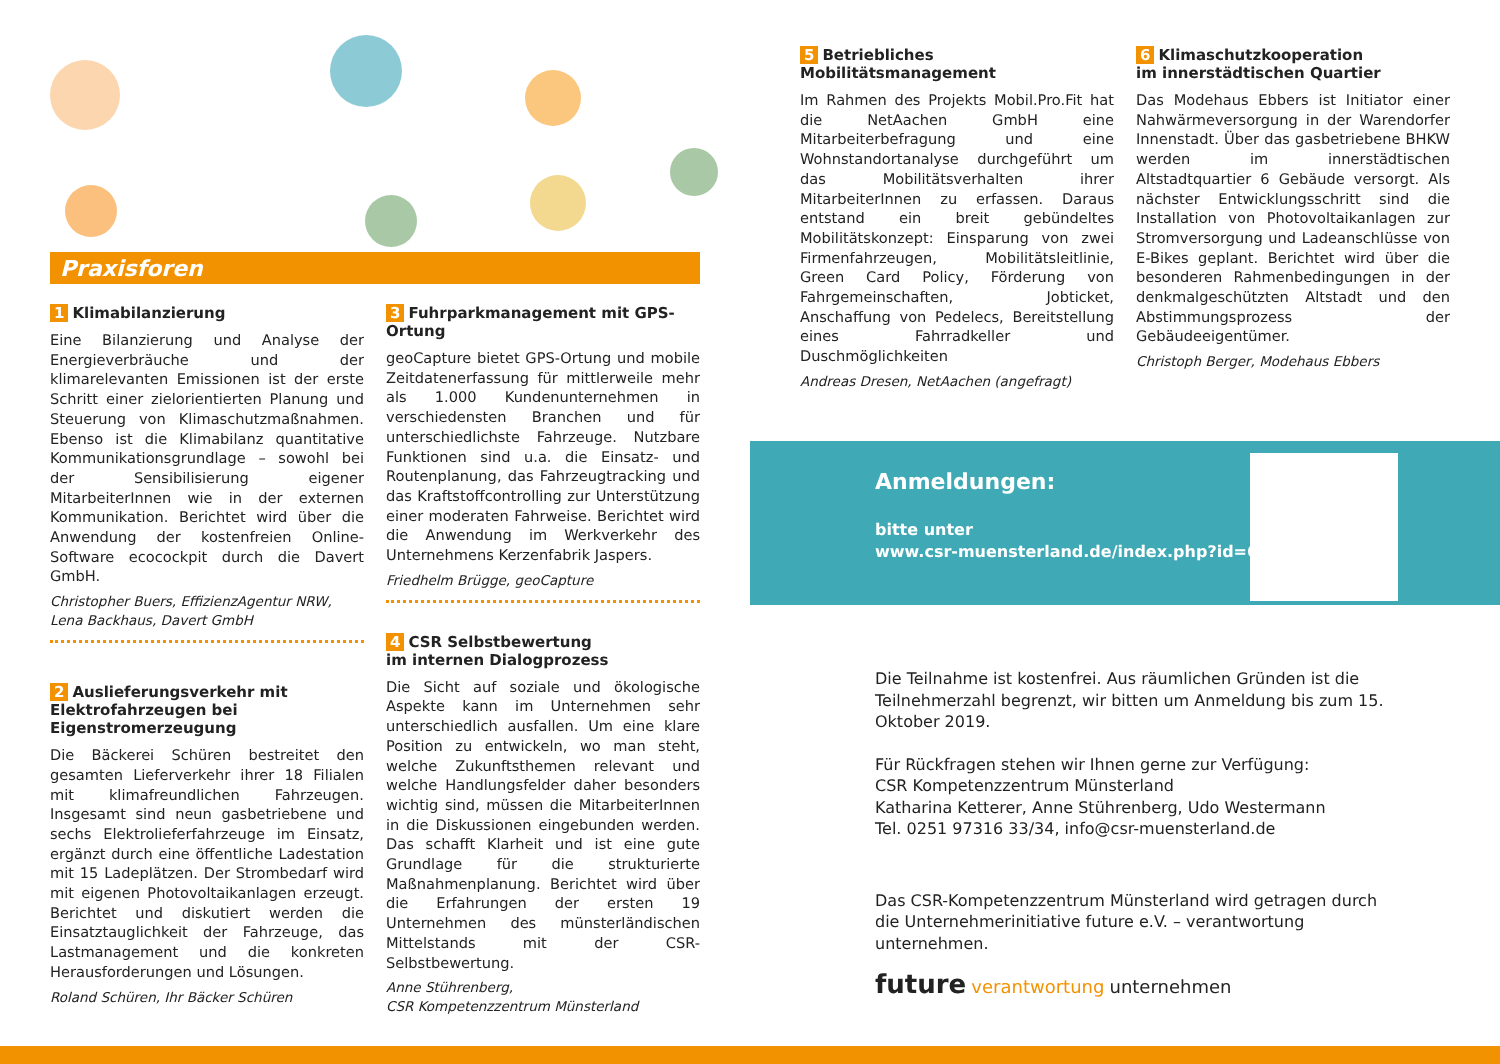Praxisforen
1 Klimabilanzierung
Eine Bilanzierung und Analyse der Energieverbräuche und der klimarelevanten Emissionen ist der erste Schritt einer zielorientierten Planung und Steuerung von Klimaschutzmaßnahmen. Ebenso ist die Klimabilanz quantitative Kommunikationsgrundlage – sowohl bei der Sensibilisierung eigener MitarbeiterInnen wie in der externen Kommunikation. Berichtet wird über die Anwendung der kostenfreien Online-Software ecocockpit durch die Davert GmbH.
Christopher Buers, EffizienzAgentur NRW,
Lena Backhaus, Davert GmbH
2 Auslieferungsverkehr mit Elektrofahrzeugen bei Eigenstromerzeugung
Die Bäckerei Schüren bestreitet den gesamten Lieferverkehr ihrer 18 Filialen mit klimafreundlichen Fahrzeugen. Insgesamt sind neun gasbetriebene und sechs Elektrolieferfahrzeuge im Einsatz, ergänzt durch eine öffentliche Ladestation mit 15 Ladeplätzen. Der Strombedarf wird mit eigenen Photovoltaikanlagen erzeugt. Berichtet und diskutiert werden die Einsatztauglichkeit der Fahrzeuge, das Lastmanagement und die konkreten Herausforderungen und Lösungen.
Roland Schüren, Ihr Bäcker Schüren
3 Fuhrparkmanagement mit GPS-Ortung
geoCapture bietet GPS-Ortung und mobile Zeitdatenerfassung für mittlerweile mehr als 1.000 Kundenunternehmen in verschiedensten Branchen und für unterschiedlichste Fahrzeuge. Nutzbare Funktionen sind u.a. die Einsatz- und Routenplanung, das Fahrzeugtracking und das Kraftstoffcontrolling zur Unterstützung einer moderaten Fahrweise. Berichtet wird die Anwendung im Werkverkehr des Unternehmens Kerzenfabrik Jaspers.
Friedhelm Brügge, geoCapture
4 CSR Selbstbewertung
im internen Dialogprozess
Die Sicht auf soziale und ökologische Aspekte kann im Unternehmen sehr unterschiedlich ausfallen. Um eine klare Position zu entwickeln, wo man steht, welche Zukunftsthemen relevant und welche Handlungsfelder daher besonders wichtig sind, müssen die MitarbeiterInnen in die Diskussionen eingebunden werden. Das schafft Klarheit und ist eine gute Grundlage für die strukturierte Maßnahmenplanung. Berichtet wird über die Erfahrungen der ersten 19 Unternehmen des münsterländischen Mittelstands mit der CSR-Selbstbewertung.
Anne Stührenberg,
CSR Kompetenzzentrum Münsterland
5 Betriebliches Mobilitätsmanagement
Im Rahmen des Projekts Mobil.Pro.Fit hat die NetAachen GmbH eine Mitarbeiterbefragung und eine Wohnstandortanalyse durchgeführt um das Mobilitätsverhalten ihrer MitarbeiterInnen zu erfassen. Daraus entstand ein breit gebündeltes Mobilitätskonzept: Einsparung von zwei Firmenfahrzeugen, Mobilitätsleitlinie, Green Card Policy, Förderung von Fahrgemeinschaften, Jobticket, Anschaffung von Pedelecs, Bereitstellung eines Fahrradkeller und Duschmöglichkeiten
Andreas Dresen, NetAachen (angefragt)
6 Klimaschutzkooperation
im innerstädtischen Quartier
Das Modehaus Ebbers ist Initiator einer Nahwärmeversorgung in der Warendorfer Innenstadt. Über das gasbetriebene BHKW werden im innerstädtischen Altstadtquartier 6 Gebäude versorgt. Als nächster Entwicklungsschritt sind die Installation von Photovoltaikanlagen zur Stromversorgung und Ladeanschlüsse von E-Bikes geplant. Berichtet wird über die besonderen Rahmenbedingungen in der denkmalgeschützten Altstadt und den Abstimmungsprozess der Gebäudeeigentümer.
Christoph Berger, Modehaus Ebbers
Anmeldungen:
bitte unter
www.csr-muensterland.de/index.php?id=68
Die Teilnahme ist kostenfrei. Aus räumlichen Gründen ist die Teilnehmerzahl begrenzt, wir bitten um Anmeldung bis zum 15. Oktober 2019.
Für Rückfragen stehen wir Ihnen gerne zur Verfügung:
CSR Kompetenzzentrum Münsterland
Katharina Ketterer, Anne Stührenberg, Udo Westermann
Tel. 0251 97316 33/34, info@csr-muensterland.de
Das CSR-Kompetenzzentrum Münsterland wird getragen durch die Unternehmerinitiative future e.V. – verantwortung unternehmen.
future verantwortung unternehmen